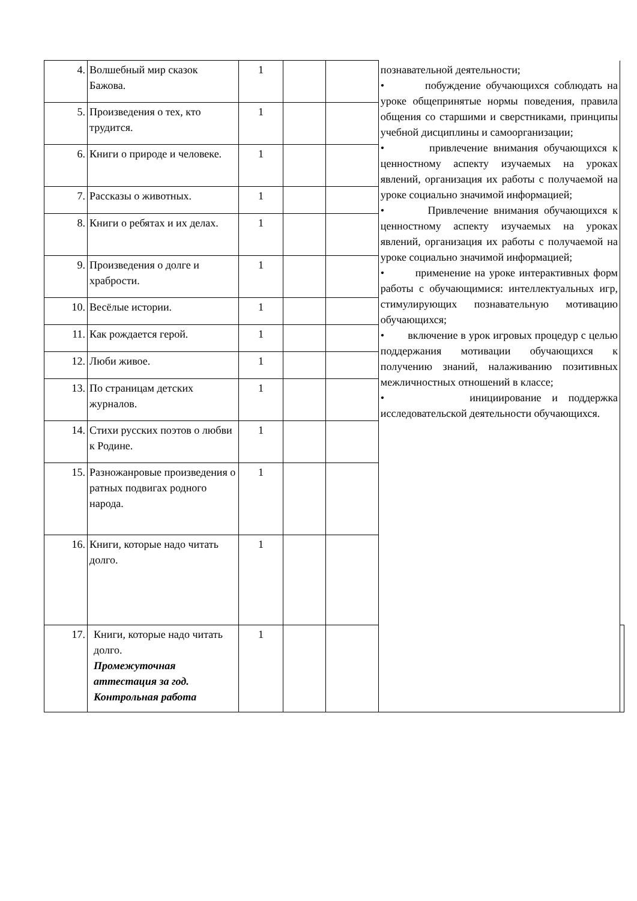| 4. | Волшебный мир сказок Бажова. | 1 | | | познавательной деятельности; • побуждение обучающихся соблюдать на уроке общепринятые нормы поведения, правила общения со старшими и сверстниками, принципы учебной дисциплины и самоорганизации; • привлечение внимания обучающихся к ценностному аспекту изучаемых на уроках явлений, организация их работы с получаемой на уроке социально значимой информацией; • Привлечение внимания обучающихся к ценностному аспекту изучаемых на уроках явлений, организация их работы с получаемой на уроке социально значимой информацией; • применение на уроке интерактивных форм работы с обучающимися: интеллектуальных игр, стимулирующих познавательную мотивацию обучающихся; • включение в урок игровых процедур с целью поддержания мотивации обучающихся к получению знаний, налаживанию позитивных межличностных отношений в классе; • инициирование и поддержка исследовательской деятельности обучающихся. | |
| 5. | Произведения о тех, кто трудится. | 1 | | | | |
| 6. | Книги о природе и человеке. | 1 | | | | |
| 7. | Рассказы о животных. | 1 | | | | |
| 8. | Книги о ребятах и их делах. | 1 | | | | |
| 9. | Произведения о долге и храбрости. | 1 | | | | |
| 10. | Весёлые истории. | 1 | | | | |
| 11. | Как рождается герой. | 1 | | | | |
| 12. | Люби живое. | 1 | | | | |
| 13. | По страницам детских журналов. | 1 | | | | |
| 14. | Стихи русских поэтов о любви к Родине. | 1 | | | | |
| 15. | Разножанровые произведения о ратных подвигах родного народа. | 1 | | | | |
| 16. | Книги, которые надо читать долго. | 1 | | | | |
| 17. | Книги, которые надо читать долго. Промежуточная аттестация за год. Контрольная работа | 1 | | | | |